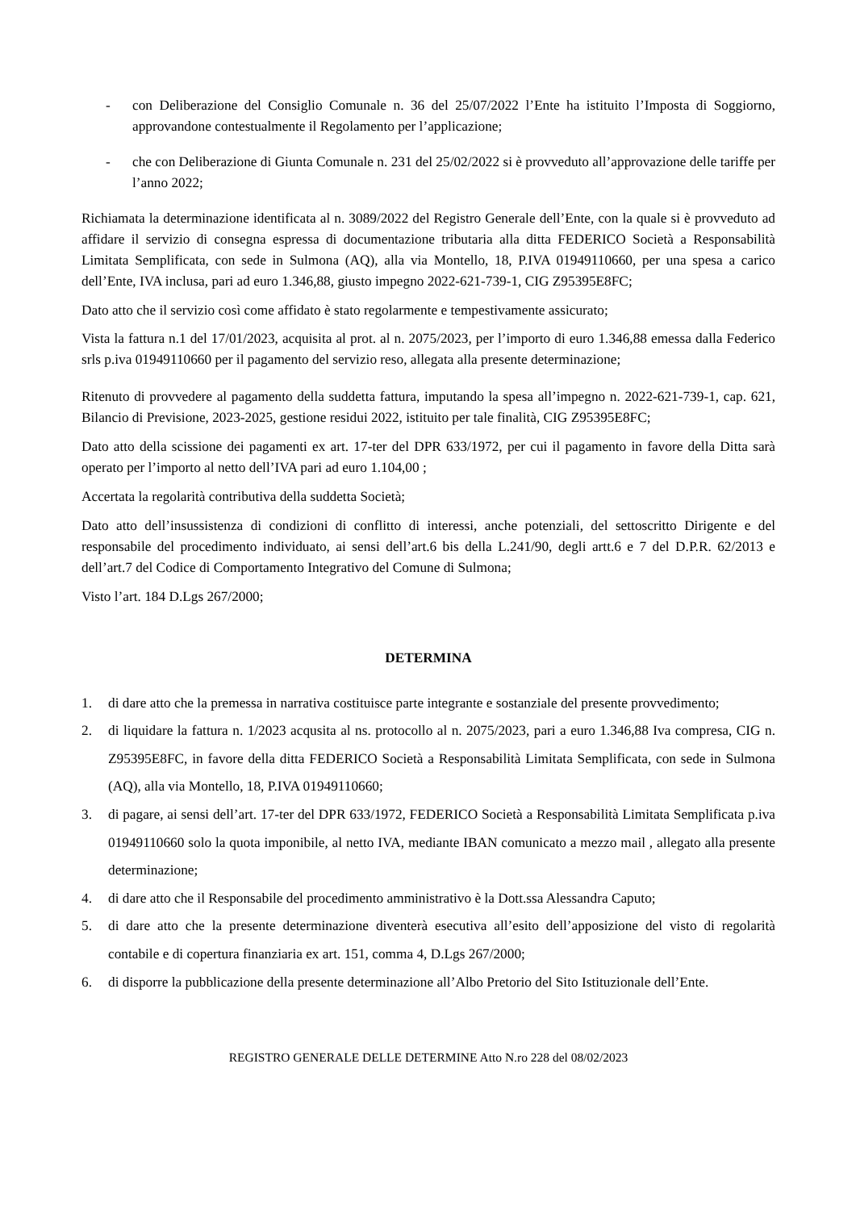- con Deliberazione del Consiglio Comunale n. 36 del 25/07/2022 l’Ente ha istituito l’Imposta di Soggiorno, approvandone contestualmente il Regolamento per l’applicazione;
- che con Deliberazione di Giunta Comunale n. 231 del 25/02/2022 si è provveduto all’approvazione delle tariffe per l’anno 2022;
Richiamata la determinazione identificata al n. 3089/2022 del Registro Generale dell’Ente, con la quale si è provveduto ad affidare il servizio di consegna espressa di documentazione tributaria alla ditta FEDERICO Società a Responsabilità Limitata Semplificata, con sede in Sulmona (AQ), alla via Montello, 18, P.IVA 01949110660, per una spesa a carico dell’Ente, IVA inclusa, pari ad euro 1.346,88, giusto impegno 2022-621-739-1, CIG Z95395E8FC;
Dato atto che il servizio così come affidato è stato regolarmente e tempestivamente assicurato;
Vista la fattura n.1 del 17/01/2023, acquisita al prot. al n. 2075/2023, per l’importo di euro 1.346,88 emessa dalla Federico srls p.iva 01949110660 per il pagamento del servizio reso, allegata alla presente determinazione;
Ritenuto di provvedere al pagamento della suddetta fattura, imputando la spesa all’impegno n. 2022-621-739-1, cap. 621, Bilancio di Previsione, 2023-2025, gestione residui 2022, istituito per tale finalità, CIG Z95395E8FC;
Dato atto della scissione dei pagamenti ex art. 17-ter del DPR 633/1972, per cui il pagamento in favore della Ditta sarà operato per l’importo al netto dell’IVA pari ad euro 1.104,00 ;
Accertata la regolarità contributiva della suddetta Società;
Dato atto dell’insussistenza di condizioni di conflitto di interessi, anche potenziali, del settoscritto Dirigente e del responsabile del procedimento individuato, ai sensi dell’art.6 bis della L.241/90, degli artt.6 e 7 del D.P.R. 62/2013 e dell’art.7 del Codice di Comportamento Integrativo del Comune di Sulmona;
Visto l’art. 184 D.Lgs 267/2000;
DETERMINA
1. di dare atto che la premessa in narrativa costituisce parte integrante e sostanziale del presente provvedimento;
2. di liquidare la fattura n. 1/2023 acqusita al ns. protocollo al n. 2075/2023, pari a euro 1.346,88 Iva compresa, CIG n. Z95395E8FC, in favore della ditta FEDERICO Società a Responsabilità Limitata Semplificata, con sede in Sulmona (AQ), alla via Montello, 18, P.IVA 01949110660;
3. di pagare, ai sensi dell’art. 17-ter del DPR 633/1972, FEDERICO Società a Responsabilità Limitata Semplificata p.iva 01949110660 solo la quota imponibile, al netto IVA, mediante IBAN comunicato a mezzo mail , allegato alla presente determinazione;
4. di dare atto che il Responsabile del procedimento amministrativo è la Dott.ssa Alessandra Caputo;
5. di dare atto che la presente determinazione diventerà esecutiva all’esito dell’apposizione del visto di regolarità contabile e di copertura finanziaria ex art. 151, comma 4, D.Lgs 267/2000;
6. di disporre la pubblicazione della presente determinazione all’Albo Pretorio del Sito Istituzionale dell’Ente.
REGISTRO GENERALE DELLE DETERMINE Atto N.ro 228 del 08/02/2023